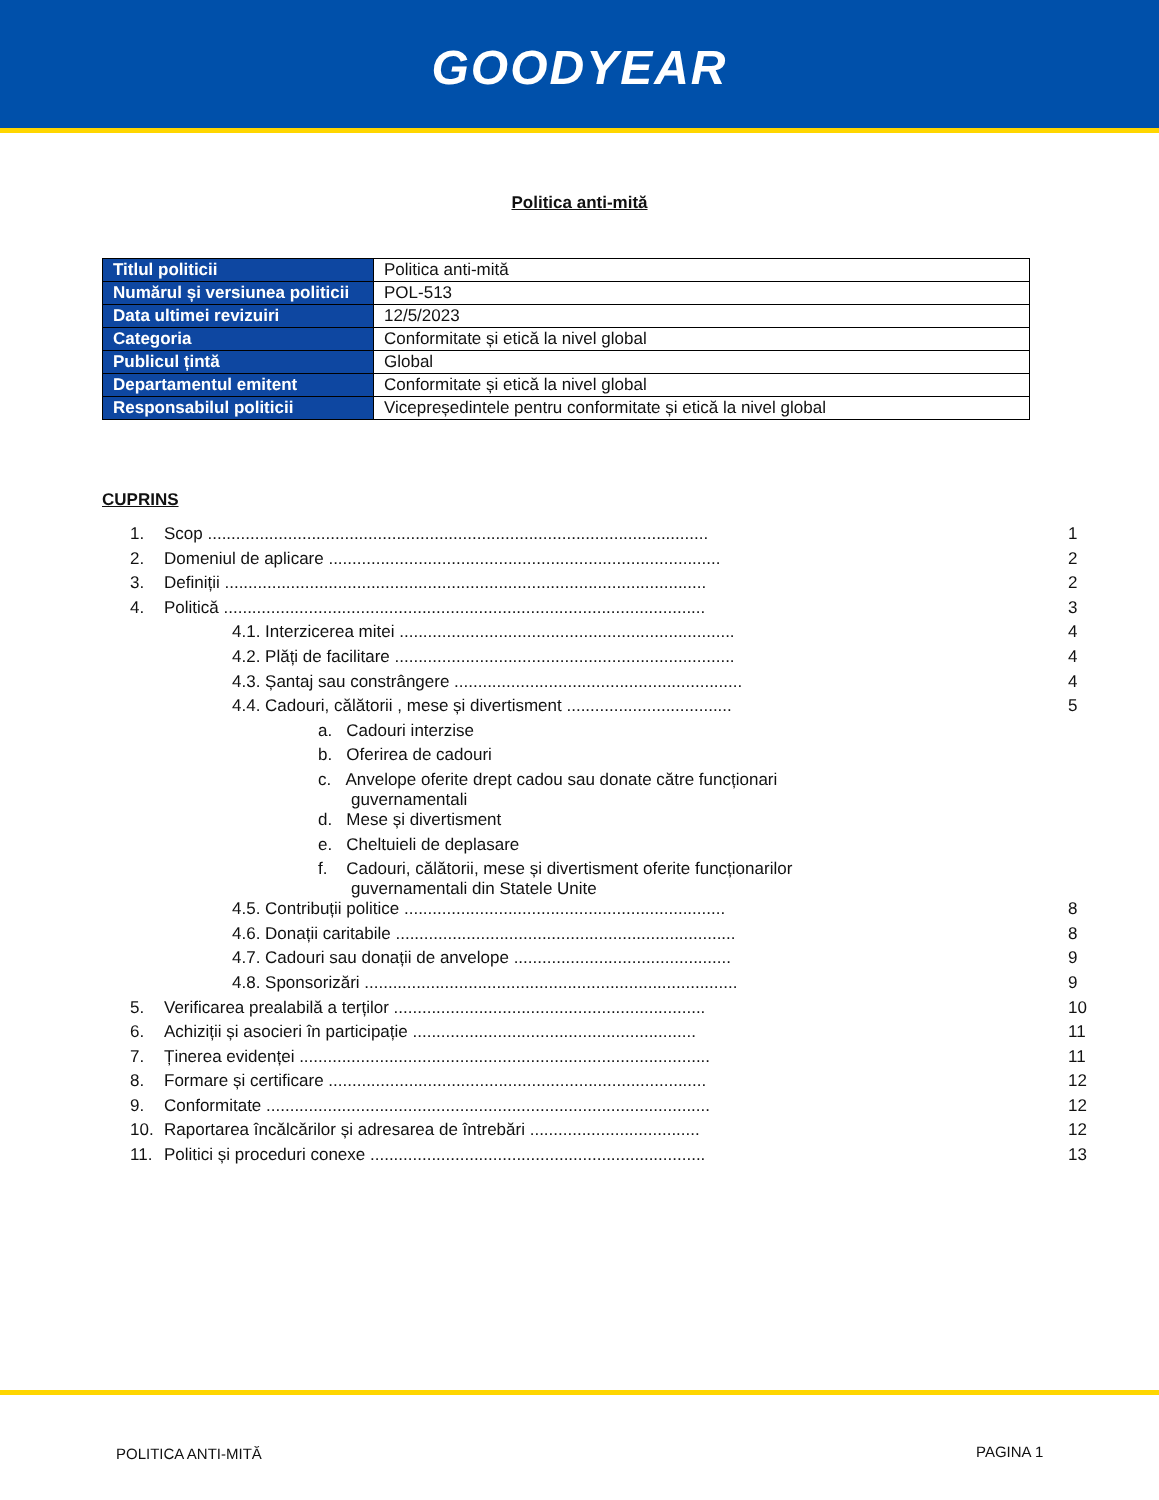GOODYEAR
Politica anti-mită
| Titlul politicii | Politica anti-mită |
| Numărul și versiunea politicii | POL-513 |
| Data ultimei revizuiri | 12/5/2023 |
| Categoria | Conformitate și etică la nivel global |
| Publicul țintă | Global |
| Departamentul emitent | Conformitate și etică la nivel global |
| Responsabilul politicii | Vicepreședintele pentru conformitate și etică la nivel global |
CUPRINS
| 1. | Scop .......................................................................................................... | 1 |
| 2. | Domeniul de aplicare ................................................................................... | 2 |
| 3. | Definiții ...................................................................................................... | 2 |
| 4. | Politică ...................................................................................................... | 3 |
| | 4.1. Interzicerea mitei ....................................................................... | 4 |
| | 4.2. Plăți de facilitare ........................................................................ | 4 |
| | 4.3. Șantaj sau constrângere ............................................................. | 4 |
| | 4.4. Cadouri, călătorii , mese și divertisment ................................... | 5 |
| | a. Cadouri interzise | |
| | b. Oferirea de cadouri | |
| | c. Anvelope oferite drept cadou sau donate către funcționari guvernamentali | |
| | d. Mese și divertisment | |
| | e. Cheltuieli de deplasare | |
| | f. Cadouri, călătorii, mese și divertisment oferite funcționarilor guvernamentali din Statele Unite | |
| | 4.5. Contribuții politice .................................................................... | 8 |
| | 4.6. Donații caritabile ........................................................................ | 8 |
| | 4.7. Cadouri sau donații de anvelope .............................................. | 9 |
| | 4.8. Sponsorizări ............................................................................... | 9 |
| 5. | Verificarea prealabilă a terților .................................................................. | 10 |
| 6. | Achiziții și asocieri în participație ............................................................ | 11 |
| 7. | Ținerea evidenței ....................................................................................... | 11 |
| 8. | Formare și certificare ................................................................................ | 12 |
| 9. | Conformitate .............................................................................................. | 12 |
| 10. | Raportarea încălcărilor și adresarea de întrebări .................................... | 12 |
| 11. | Politici și proceduri conexe ....................................................................... | 13 |
POLITICA ANTI-MITĂ PAGINA 1